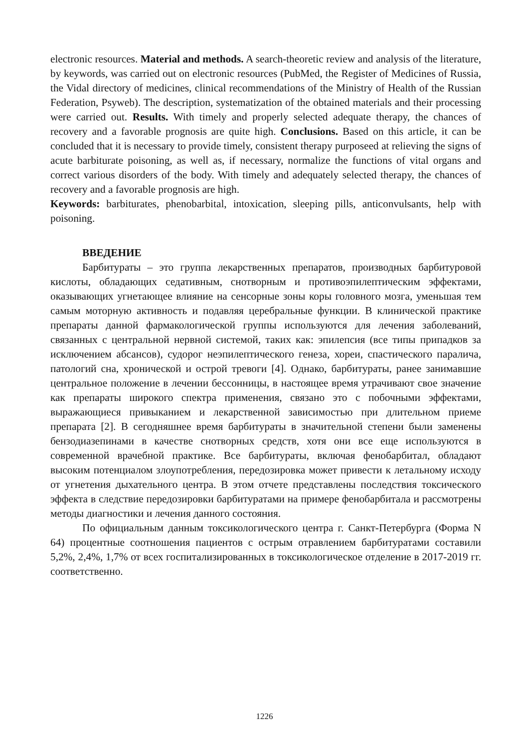electronic resources. Material and methods. A search-theoretic review and analysis of the literature, by keywords, was carried out on electronic resources (PubMed, the Register of Medicines of Russia, the Vidal directory of medicines, clinical recommendations of the Ministry of Health of the Russian Federation, Psyweb). The description, systematization of the obtained materials and their processing were carried out. Results. With timely and properly selected adequate therapy, the chances of recovery and a favorable prognosis are quite high. Conclusions. Based on this article, it can be concluded that it is necessary to provide timely, consistent therapy purposeed at relieving the signs of acute barbiturate poisoning, as well as, if necessary, normalize the functions of vital organs and correct various disorders of the body. With timely and adequately selected therapy, the chances of recovery and a favorable prognosis are high.
Keywords: barbiturates, phenobarbital, intoxication, sleeping pills, anticonvulsants, help with poisoning.
ВВЕДЕНИЕ
Барбитураты – это группа лекарственных препаратов, производных барбитуровой кислоты, обладающих седативным, снотворным и противоэпилептическим эффектами, оказывающих угнетающее влияние на сенсорные зоны коры головного мозга, уменьшая тем самым моторную активность и подавляя церебральные функции. В клинической практике препараты данной фармакологической группы используются для лечения заболеваний, связанных с центральной нервной системой, таких как: эпилепсия (все типы припадков за исключением абсансов), судорог неэпилептического генеза, хореи, спастического паралича, патологий сна, хронической и острой тревоги [4]. Однако, барбитураты, ранее занимавшие центральное положение в лечении бессонницы, в настоящее время утрачивают свое значение как препараты широкого спектра применения, связано это с побочными эффектами, выражающиеся привыканием и лекарственной зависимостью при длительном приеме препарата [2]. В сегодняшнее время барбитураты в значительной степени были заменены бензодиазепинами в качестве снотворных средств, хотя они все еще используются в современной врачебной практике. Все барбитураты, включая фенобарбитал, обладают высоким потенциалом злоупотребления, передозировка может привести к летальному исходу от угнетения дыхательного центра. В этом отчете представлены последствия токсического эффекта в следствие передозировки барбитуратами на примере фенобарбитала и рассмотрены методы диагностики и лечения данного состояния.
По официальным данным токсикологического центра г. Санкт-Петербурга (Форма N 64) процентные соотношения пациентов с острым отравлением барбитуратами составили 5,2%, 2,4%, 1,7% от всех госпитализированных в токсикологическое отделение в 2017-2019 гг. соответственно.
1226